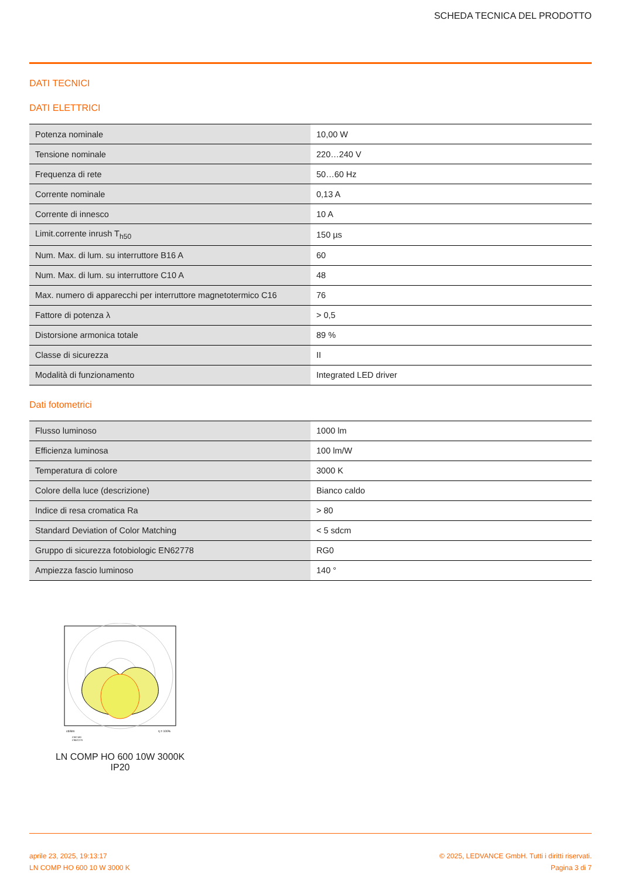SCHEDA TECNICA DEL PRODOTTO
DATI TECNICI
DATI ELETTRICI
| Potenza nominale | 10,00 W |
| Tensione nominale | 220…240 V |
| Frequenza di rete | 50…60 Hz |
| Corrente nominale | 0,13 A |
| Corrente di innesco | 10 A |
| Limit.corrente inrush T<sub>h50</sub> | 150 µs |
| Num. Max. di lum. su interruttore B16 A | 60 |
| Num. Max. di lum. su interruttore C10 A | 48 |
| Max. numero di apparecchi per interruttore magnetotermico C16 | 76 |
| Fattore di potenza λ | > 0,5 |
| Distorsione armonica totale | 89 % |
| Classe di sicurezza | II |
| Modalità di funzionamento | Integrated LED driver |
Dati fotometrici
| Flusso luminoso | 1000 lm |
| Efficienza luminosa | 100 lm/W |
| Temperatura di colore | 3000 K |
| Colore della luce (descrizione) | Bianco caldo |
| Indice di resa cromatica Ra | > 80 |
| Standard Deviation of Color Matching | < 5 sdcm |
| Gruppo di sicurezza fotobiologic EN62778 | RG0 |
| Ampiezza fascio luminoso | 140 ° |
cd/klm
η = 100%
C0/C180
C90/C270
LN COMP HO 600 10W 3000K IP20
aprile 23, 2025, 19:13:17
LN COMP HO 600 10 W 3000 K
© 2025, LEDVANCE GmbH. Tutti i diritti riservati.
Pagina 3 di 7